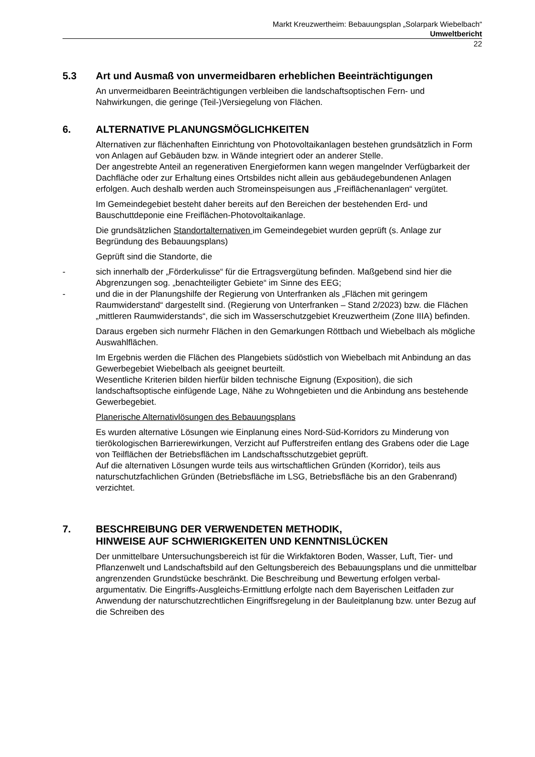Markt Kreuzwertheim: Bebauungsplan „Solarpark Wiebelbach“
Umweltbericht
22
5.3 Art und Ausmaß von unvermeidbaren erheblichen Beeinträchtigungen
An unvermeidbaren Beeinträchtigungen verbleiben die landschaftsoptischen Fern- und Nahwirkungen, die geringe (Teil-)Versiegelung von Flächen.
6. ALTERNATIVE PLANUNGSMÖGLICHKEITEN
Alternativen zur flächenhaften Einrichtung von Photovoltaikanlagen bestehen grundsätzlich in Form von Anlagen auf Gebäuden bzw. in Wände integriert oder an anderer Stelle.
Der angestrebte Anteil an regenerativen Energieformen kann wegen mangelnder Verfügbarkeit der Dachfläche oder zur Erhaltung eines Ortsbildes nicht allein aus gebäudegebundenen Anlagen erfolgen. Auch deshalb werden auch Stromeinspeisungen aus „Freiflächenanlagen“ vergütet.
Im Gemeindegebiet besteht daher bereits auf den Bereichen der bestehenden Erd- und Bauschuttdeponie eine Freiflächen-Photovoltaikanlage.
Die grundsätzlichen Standortalternativen im Gemeindegebiet wurden geprüft (s. Anlage zur Begründung des Bebauungsplans)
Geprüft sind die Standorte, die
- sich innerhalb der „Förderkulisse“ für die Ertragsvergütung befinden. Maßgebend sind hier die Abgrenzungen sog. „benachteiligter Gebiete“ im Sinne des EEG;
- und die in der Planungshilfe der Regierung von Unterfranken als „Flächen mit geringem Raumwiderstand“ dargestellt sind. (Regierung von Unterfranken – Stand 2/2023) bzw. die Flächen „mittleren Raumwiderstands“, die sich im Wasserschutzgebiet Kreuzwertheim (Zone IIIA) befinden.
Daraus ergeben sich nurmehr Flächen in den Gemarkungen Röttbach und Wiebelbach als mögliche Auswahlflächen.
Im Ergebnis werden die Flächen des Plangebiets südöstlich von Wiebelbach mit Anbindung an das Gewerbegebiet Wiebelbach als geeignet beurteilt.
Wesentliche Kriterien bilden hierfür bilden technische Eignung (Exposition), die sich landschaftsoptische einfügende Lage, Nähe zu Wohngebieten und die Anbindung ans bestehende Gewerbegebiet.
Planerische Alternativlösungen des Bebauungsplans
Es wurden alternative Lösungen wie Einplanung eines Nord-Süd-Korridors zu Minderung von tierökologischen Barrierewirkungen, Verzicht auf Pufferstreifen entlang des Grabens oder die Lage von Teilflächen der Betriebsflächen im Landschaftsschutzgebiet geprüft.
Auf die alternativen Lösungen wurde teils aus wirtschaftlichen Gründen (Korridor), teils aus naturschutzfachlichen Gründen (Betriebsfläche im LSG, Betriebsfläche bis an den Grabenrand) verzichtet.
7. BESCHREIBUNG DER VERWENDETEN METHODIK,
HINWEISE AUF SCHWIERIGKEITEN UND KENNTNISLÜCKEN
Der unmittelbare Untersuchungsbereich ist für die Wirkfaktoren Boden, Wasser, Luft, Tier- und Pflanzenwelt und Landschaftsbild auf den Geltungsbereich des Bebauungsplans und die unmittelbar angrenzenden Grundstücke beschränkt. Die Beschreibung und Bewertung erfolgen verbal-argumentativ. Die Eingriffs-Ausgleichs-Ermittlung erfolgte nach dem Bayerischen Leitfaden zur Anwendung der naturschutzrechtlichen Eingriffsregelung in der Bauleitplanung bzw. unter Bezug auf die Schreiben des